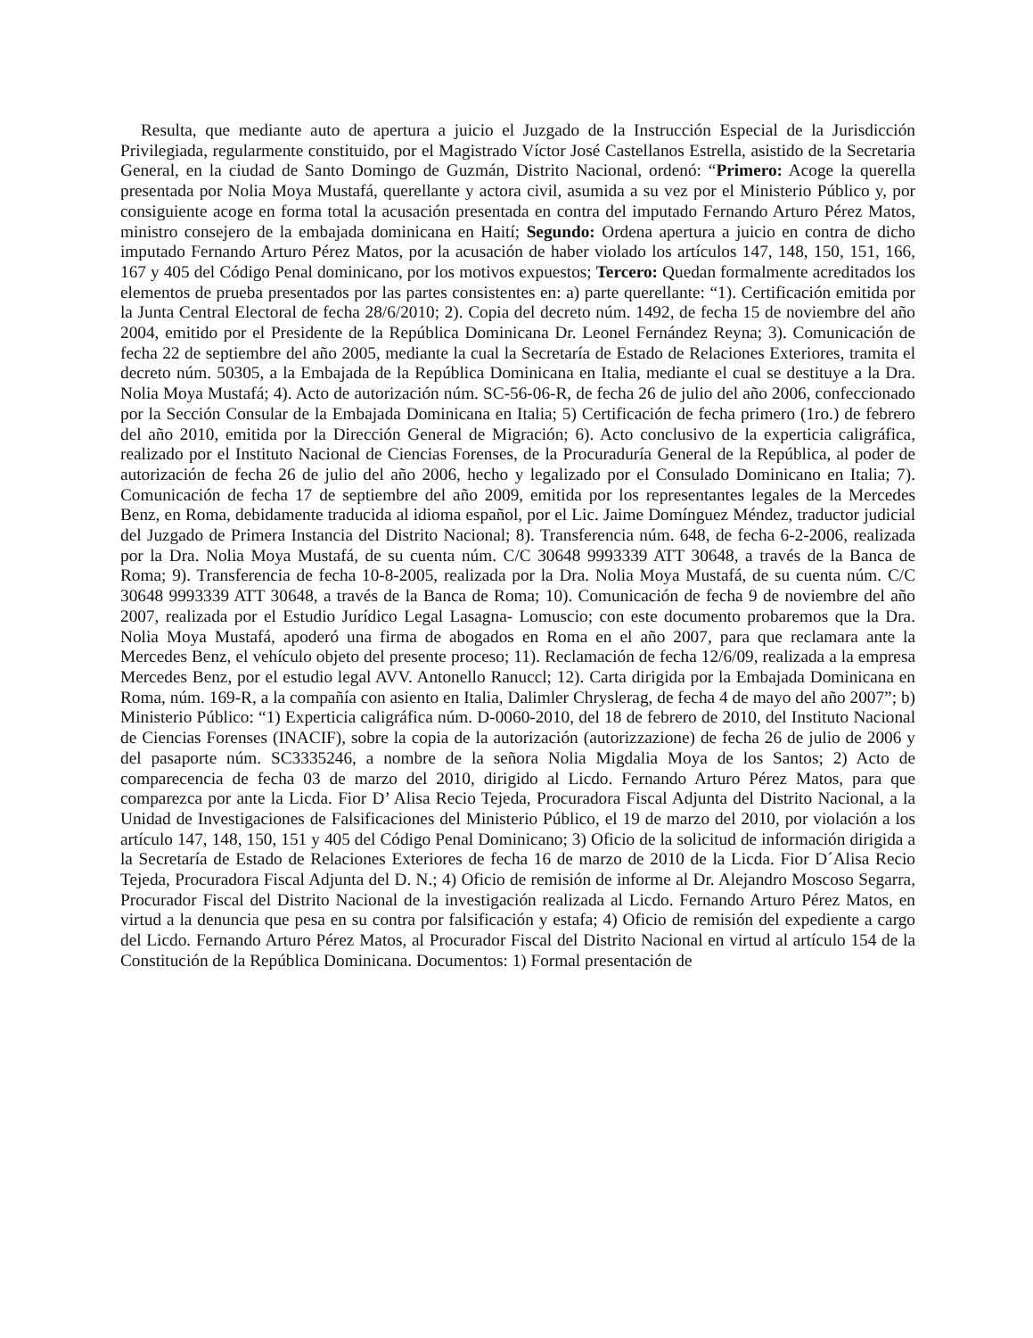Resulta, que mediante auto de apertura a juicio el Juzgado de la Instrucción Especial de la Jurisdicción Privilegiada, regularmente constituido, por el Magistrado Víctor José Castellanos Estrella, asistido de la Secretaria General, en la ciudad de Santo Domingo de Guzmán, Distrito Nacional, ordenó: “Primero: Acoge la querella presentada por Nolia Moya Mustafá, querellante y actora civil, asumida a su vez por el Ministerio Público y, por consiguiente acoge en forma total la acusación presentada en contra del imputado Fernando Arturo Pérez Matos, ministro consejero de la embajada dominicana en Haití; Segundo: Ordena apertura a juicio en contra de dicho imputado Fernando Arturo Pérez Matos, por la acusación de haber violado los artículos 147, 148, 150, 151, 166, 167 y 405 del Código Penal dominicano, por los motivos expuestos; Tercero: Quedan formalmente acreditados los elementos de prueba presentados por las partes consistentes en: a) parte querellante: “1). Certificación emitida por la Junta Central Electoral de fecha 28/6/2010; 2). Copia del decreto núm. 1492, de fecha 15 de noviembre del año 2004, emitido por el Presidente de la República Dominicana Dr. Leonel Fernández Reyna; 3). Comunicación de fecha 22 de septiembre del año 2005, mediante la cual la Secretaría de Estado de Relaciones Exteriores, tramita el decreto núm. 50305, a la Embajada de la República Dominicana en Italia, mediante el cual se destituye a la Dra. Nolia Moya Mustafá; 4). Acto de autorización núm. SC-56-06-R, de fecha 26 de julio del año 2006, confeccionado por la Sección Consular de la Embajada Dominicana en Italia; 5) Certificación de fecha primero (1ro.) de febrero del año 2010, emitida por la Dirección General de Migración; 6). Acto conclusivo de la experticia caligráfica, realizado por el Instituto Nacional de Ciencias Forenses, de la Procuraduría General de la República, al poder de autorización de fecha 26 de julio del año 2006, hecho y legalizado por el Consulado Dominicano en Italia; 7). Comunicación de fecha 17 de septiembre del año 2009, emitida por los representantes legales de la Mercedes Benz, en Roma, debidamente traducida al idioma español, por el Lic. Jaime Domínguez Méndez, traductor judicial del Juzgado de Primera Instancia del Distrito Nacional; 8). Transferencia núm. 648, de fecha 6-2-2006, realizada por la Dra. Nolia Moya Mustafá, de su cuenta núm. C/C 30648 9993339 ATT 30648, a través de la Banca de Roma; 9). Transferencia de fecha 10-8-2005, realizada por la Dra. Nolia Moya Mustafá, de su cuenta núm. C/C 30648 9993339 ATT 30648, a través de la Banca de Roma; 10). Comunicación de fecha 9 de noviembre del año 2007, realizada por el Estudio Jurídico Legal Lasagna- Lomuscio; con este documento probaremos que la Dra. Nolia Moya Mustafá, apoderó una firma de abogados en Roma en el año 2007, para que reclamara ante la Mercedes Benz, el vehículo objeto del presente proceso; 11). Reclamación de fecha 12/6/09, realizada a la empresa Mercedes Benz, por el estudio legal AVV. Antonello Ranuccl; 12). Carta dirigida por la Embajada Dominicana en Roma, núm. 169-R, a la compañía con asiento en Italia, Dalimler Chryslerag, de fecha 4 de mayo del año 2007”; b) Ministerio Público: “1) Experticia caligráfica núm. D-0060-2010, del 18 de febrero de 2010, del Instituto Nacional de Ciencias Forenses (INACIF), sobre la copia de la autorización (autorizzazione) de fecha 26 de julio de 2006 y del pasaporte núm. SC3335246, a nombre de la señora Nolia Migdalia Moya de los Santos; 2) Acto de comparecencia de fecha 03 de marzo del 2010, dirigido al Licdo. Fernando Arturo Pérez Matos, para que comparezca por ante la Licda. Fior D’ Alisa Recio Tejeda, Procuradora Fiscal Adjunta del Distrito Nacional, a la Unidad de Investigaciones de Falsificaciones del Ministerio Público, el 19 de marzo del 2010, por violación a los artículo 147, 148, 150, 151 y 405 del Código Penal Dominicano; 3) Oficio de la solicitud de información dirigida a la Secretaría de Estado de Relaciones Exteriores de fecha 16 de marzo de 2010 de la Licda. Fior D´Alisa Recio Tejeda, Procuradora Fiscal Adjunta del D. N.; 4) Oficio de remisión de informe al Dr. Alejandro Moscoso Segarra, Procurador Fiscal del Distrito Nacional de la investigación realizada al Licdo. Fernando Arturo Pérez Matos, en virtud a la denuncia que pesa en su contra por falsificación y estafa; 4) Oficio de remisión del expediente a cargo del Licdo. Fernando Arturo Pérez Matos, al Procurador Fiscal del Distrito Nacional en virtud al artículo 154 de la Constitución de la República Dominicana. Documentos: 1) Formal presentación de